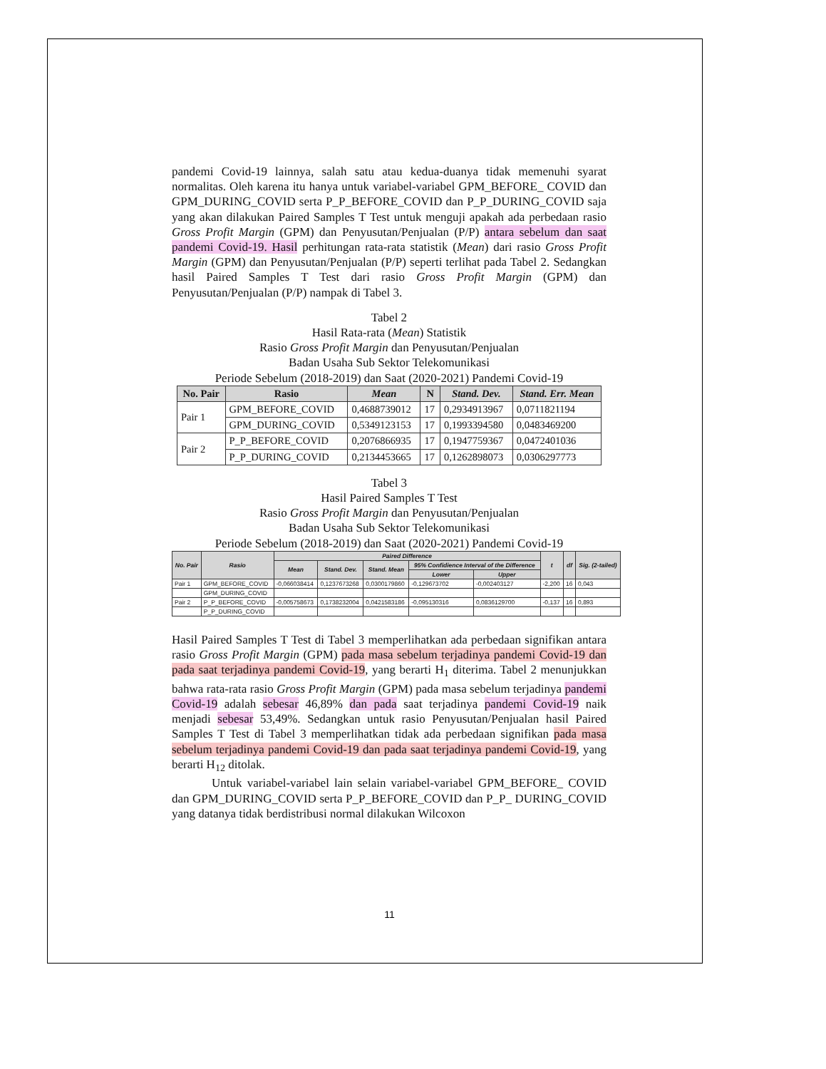pandemi Covid-19 lainnya, salah satu atau kedua-duanya tidak memenuhi syarat normalitas. Oleh karena itu hanya untuk variabel-variabel GPM_BEFORE_ COVID dan GPM_DURING_COVID serta P_P_BEFORE_COVID dan P_P_DURING_COVID saja yang akan dilakukan Paired Samples T Test untuk menguji apakah ada perbedaan rasio Gross Profit Margin (GPM) dan Penyusutan/Penjualan (P/P) antara sebelum dan saat pandemi Covid-19. Hasil perhitungan rata-rata statistik (Mean) dari rasio Gross Profit Margin (GPM) dan Penyusutan/Penjualan (P/P) seperti terlihat pada Tabel 2. Sedangkan hasil Paired Samples T Test dari rasio Gross Profit Margin (GPM) dan Penyusutan/Penjualan (P/P) nampak di Tabel 3.
Tabel 2
Hasil Rata-rata (Mean) Statistik
Rasio Gross Profit Margin dan Penyusutan/Penjualan
Badan Usaha Sub Sektor Telekomunikasi
Periode Sebelum (2018-2019) dan Saat (2020-2021) Pandemi Covid-19
| No. Pair | Rasio | Mean | N | Stand. Dev. | Stand. Err. Mean |
| --- | --- | --- | --- | --- | --- |
| Pair 1 | GPM_BEFORE_COVID | 0,4688739012 | 17 | 0,2934913967 | 0,0711821194 |
| | GPM_DURING_COVID | 0,5349123153 | 17 | 0,1993394580 | 0,0483469200 |
| Pair 2 | P_P_BEFORE_COVID | 0,2076866935 | 17 | 0,1947759367 | 0,0472401036 |
| | P_P_DURING_COVID | 0,2134453665 | 17 | 0,1262898073 | 0,0306297773 |
Tabel 3
Hasil Paired Samples T Test
Rasio Gross Profit Margin dan Penyusutan/Penjualan
Badan Usaha Sub Sektor Telekomunikasi
Periode Sebelum (2018-2019) dan Saat (2020-2021) Pandemi Covid-19
| No. Pair | Rasio | Paired Difference | | | | | t | df | Sig. (2-tailed) |
| --- | --- | --- | --- | --- | --- | --- | --- | --- | --- |
| | | Mean | Stand. Dev. | Stand. Mean | 95% Confidience Interval of the Difference | | | | |
| | | | | | Lower | Upper | | | |
| Pair 1 | GPM_BEFORE_COVID | -0,066038414 | 0,1237673268 | 0,0300179860 | -0,129673702 | -0,002403127 | -2,200 | 16 | 0,043 |
| | GPM_DURING_COVID | | | | | | | | |
| Pair 2 | P_P_BEFORE_COVID | -0,005758673 | 0,1738232004 | 0,0421583186 | -0,095130316 | 0,0836129700 | -0,137 | 16 | 0,893 |
| | P_P_DURING_COVID | | | | | | | | |
Hasil Paired Samples T Test di Tabel 3 memperlihatkan ada perbedaan signifikan antara rasio Gross Profit Margin (GPM) pada masa sebelum terjadinya pandemi Covid-19 dan pada saat terjadinya pandemi Covid-19, yang berarti H<sub>1</sub> diterima. Tabel 2 menunjukkan bahwa rata-rata rasio Gross Profit Margin (GPM) pada masa sebelum terjadinya pandemi Covid-19 adalah sebesar 46,89% dan pada saat terjadinya pandemi Covid-19 naik menjadi sebesar 53,49%. Sedangkan untuk rasio Penyusutan/Penjualan hasil Paired Samples T Test di Tabel 3 memperlihatkan tidak ada perbedaan signifikan pada masa sebelum terjadinya pandemi Covid-19 dan pada saat terjadinya pandemi Covid-19, yang berarti H<sub>12</sub> ditolak.
Untuk variabel-variabel lain selain variabel-variabel GPM_BEFORE_ COVID dan GPM_DURING_COVID serta P_P_BEFORE_COVID dan P_P_ DURING_COVID yang datanya tidak berdistribusi normal dilakukan Wilcoxon
11